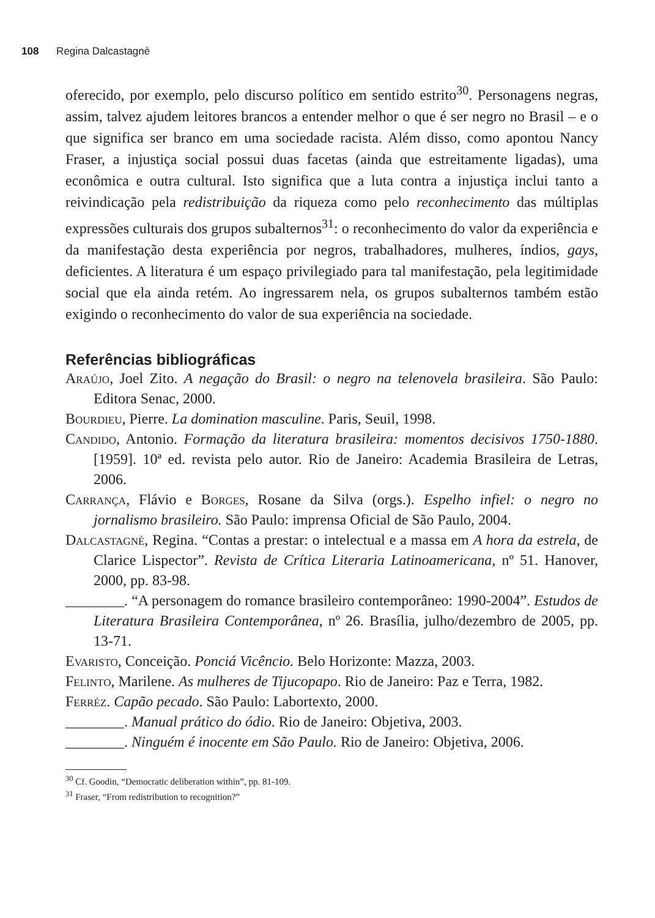108 Regina Dalcastagnè
oferecido, por exemplo, pelo discurso político em sentido estrito<sup>30</sup>. Personagens negras, assim, talvez ajudem leitores brancos a entender melhor o que é ser negro no Brasil – e o que significa ser branco em uma sociedade racista. Além disso, como apontou Nancy Fraser, a injustiça social possui duas facetas (ainda que estreitamente ligadas), uma econômica e outra cultural. Isto significa que a luta contra a injustiça inclui tanto a reivindicação pela redistribuição da riqueza como pelo reconhecimento das múltiplas expressões culturais dos grupos subalternos<sup>31</sup>: o reconhecimento do valor da experiência e da manifestação desta experiência por negros, trabalhadores, mulheres, índios, gays, deficientes. A literatura é um espaço privilegiado para tal manifestação, pela legitimidade social que ela ainda retém. Ao ingressarem nela, os grupos subalternos também estão exigindo o reconhecimento do valor de sua experiência na sociedade.
Referências bibliográficas
Araújo, Joel Zito. A negação do Brasil: o negro na telenovela brasileira. São Paulo: Editora Senac, 2000.
Bourdieu, Pierre. La domination masculine. Paris, Seuil, 1998.
Candido, Antonio. Formação da literatura brasileira: momentos decisivos 1750-1880. [1959]. 10ª ed. revista pelo autor. Rio de Janeiro: Academia Brasileira de Letras, 2006.
Carrança, Flávio e Borges, Rosane da Silva (orgs.). Espelho infiel: o negro no jornalismo brasileiro. São Paulo: imprensa Oficial de São Paulo, 2004.
Dalcastagnè, Regina. “Contas a prestar: o intelectual e a massa em A hora da estrela, de Clarice Lispector”. Revista de Crítica Literaria Latinoamericana, nº 51. Hanover, 2000, pp. 83-98.
________. “A personagem do romance brasileiro contemporâneo: 1990-2004”. Estudos de Literatura Brasileira Contemporânea, nº 26. Brasília, julho/dezembro de 2005, pp. 13-71.
Evaristo, Conceição. Ponciá Vicêncio. Belo Horizonte: Mazza, 2003.
Felinto, Marilene. As mulheres de Tijucopapo. Rio de Janeiro: Paz e Terra, 1982.
Ferréz. Capão pecado. São Paulo: Labortexto, 2000.
________. Manual prático do ódio. Rio de Janeiro: Objetiva, 2003.
________. Ninguém é inocente em São Paulo. Rio de Janeiro: Objetiva, 2006.
<sup>30</sup> Cf. Goodin, “Democratic deliberation within”, pp. 81-109.
<sup>31</sup> Fraser, “From redistribution to recognition?”